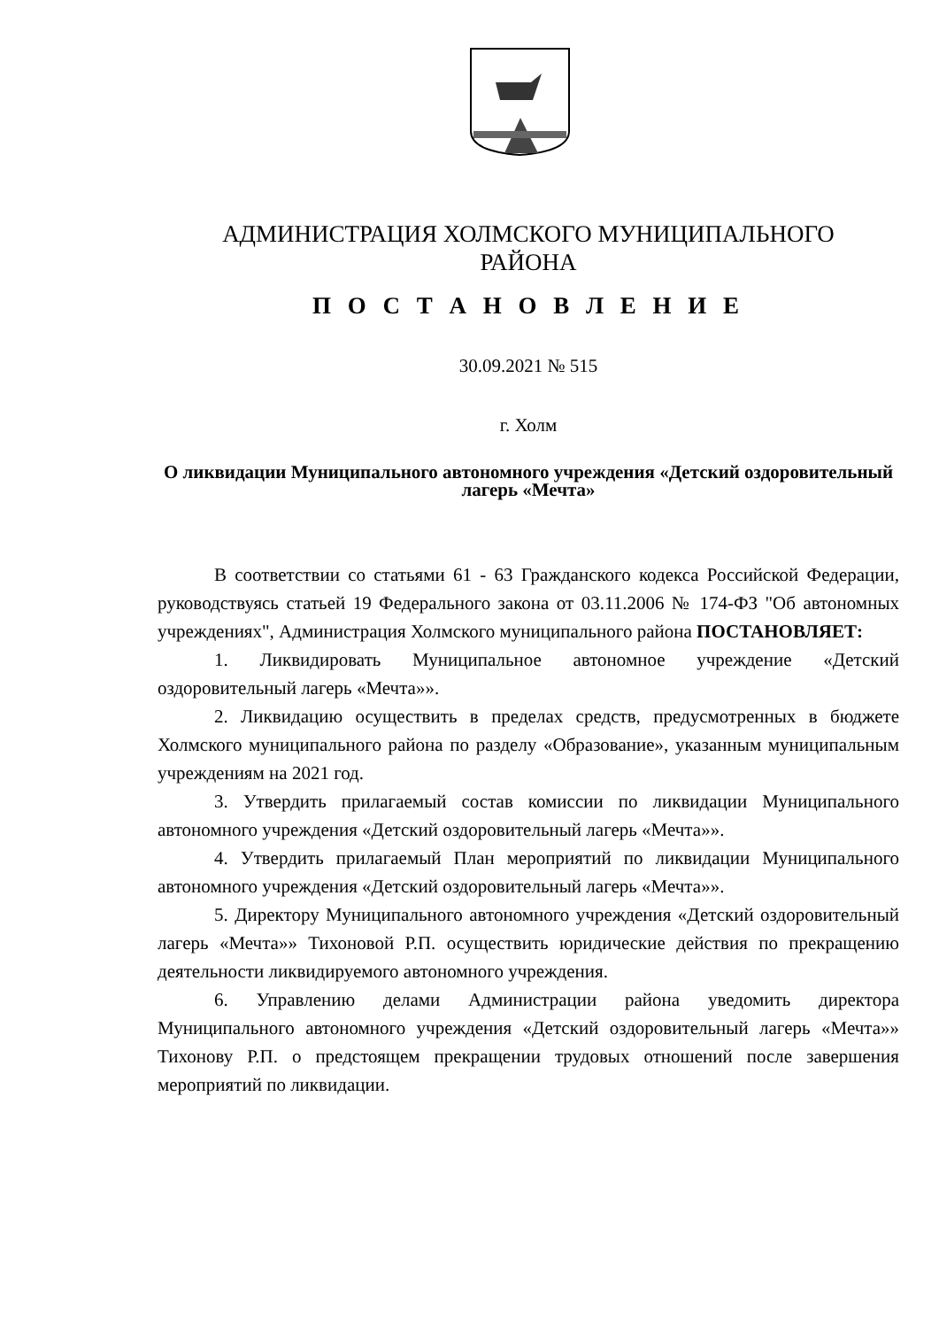АДМИНИСТРАЦИЯ ХОЛМСКОГО МУНИЦИПАЛЬНОГО
РАЙОНА
П О С Т А Н О В Л Е Н И Е
30.09.2021 № 515
г. Холм
О ликвидации Муниципального автономного учреждения «Детский оздоровительный лагерь «Мечта»
В соответствии со статьями 61 - 63 Гражданского кодекса Российской Федерации, руководствуясь статьей 19 Федерального закона от 03.11.2006 № 174-ФЗ "Об автономных учреждениях", Администрация Холмского муниципального района ПОСТАНОВЛЯЕТ:
1. Ликвидировать Муниципальное автономное учреждение «Детский оздоровительный лагерь «Мечта»».
2. Ликвидацию осуществить в пределах средств, предусмотренных в бюджете Холмского муниципального района по разделу «Образование», указанным муниципальным учреждениям на 2021 год.
3. Утвердить прилагаемый состав комиссии по ликвидации Муниципального автономного учреждения «Детский оздоровительный лагерь «Мечта»».
4. Утвердить прилагаемый План мероприятий по ликвидации Муниципального автономного учреждения «Детский оздоровительный лагерь «Мечта»».
5. Директору Муниципального автономного учреждения «Детский оздоровительный лагерь «Мечта»» Тихоновой Р.П. осуществить юридические действия по прекращению деятельности ликвидируемого автономного учреждения.
6. Управлению делами Администрации района уведомить директора Муниципального автономного учреждения «Детский оздоровительный лагерь «Мечта»» Тихонову Р.П. о предстоящем прекращении трудовых отношений после завершения мероприятий по ликвидации.